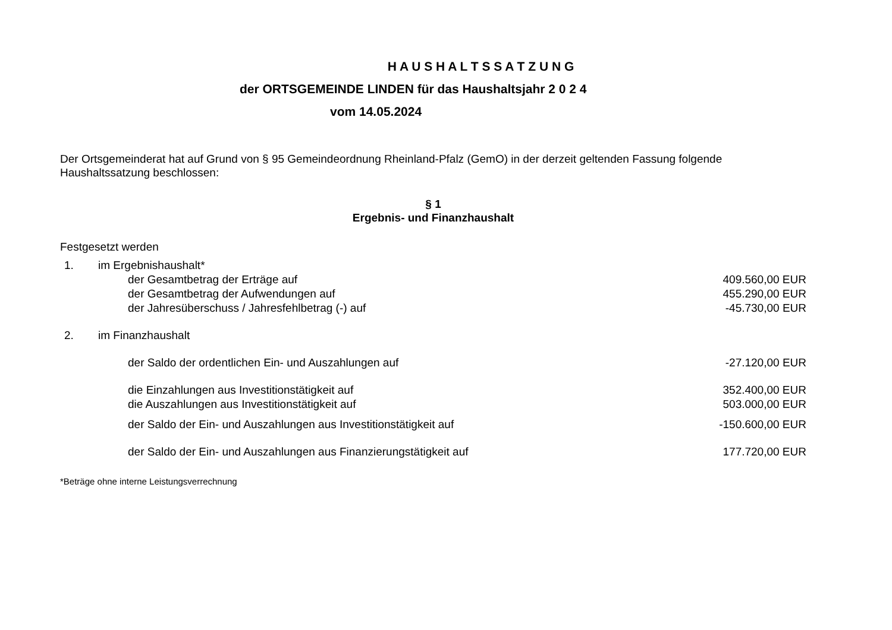H A U S H A L T S S A T Z U N G
der ORTSGEMEINDE LINDEN für das Haushaltsjahr 2 0 2 4
vom 14.05.2024
Der Ortsgemeinderat hat auf Grund von § 95 Gemeindeordnung Rheinland-Pfalz (GemO) in der derzeit geltenden Fassung folgende Haushaltssatzung beschlossen:
§ 1
Ergebnis- und Finanzhaushalt
Festgesetzt werden
| 1. | im Ergebnishaushalt* | |
| | der Gesamtbetrag der Erträge auf | 409.560,00 EUR |
| | der Gesamtbetrag der Aufwendungen auf | 455.290,00 EUR |
| | der Jahresüberschuss / Jahresfehlbetrag (-) auf | -45.730,00 EUR |
| 2. | im Finanzhaushalt | |
| | der Saldo der ordentlichen Ein- und Auszahlungen auf | -27.120,00 EUR |
| | die Einzahlungen aus Investitionstätigkeit auf | 352.400,00 EUR |
| | die Auszahlungen aus Investitionstätigkeit auf | 503.000,00 EUR |
| | der Saldo der Ein- und Auszahlungen aus Investitionstätigkeit auf | -150.600,00 EUR |
| | der Saldo der Ein- und Auszahlungen aus Finanzierungstätigkeit auf | 177.720,00 EUR |
*Beträge ohne interne Leistungsverrechnung